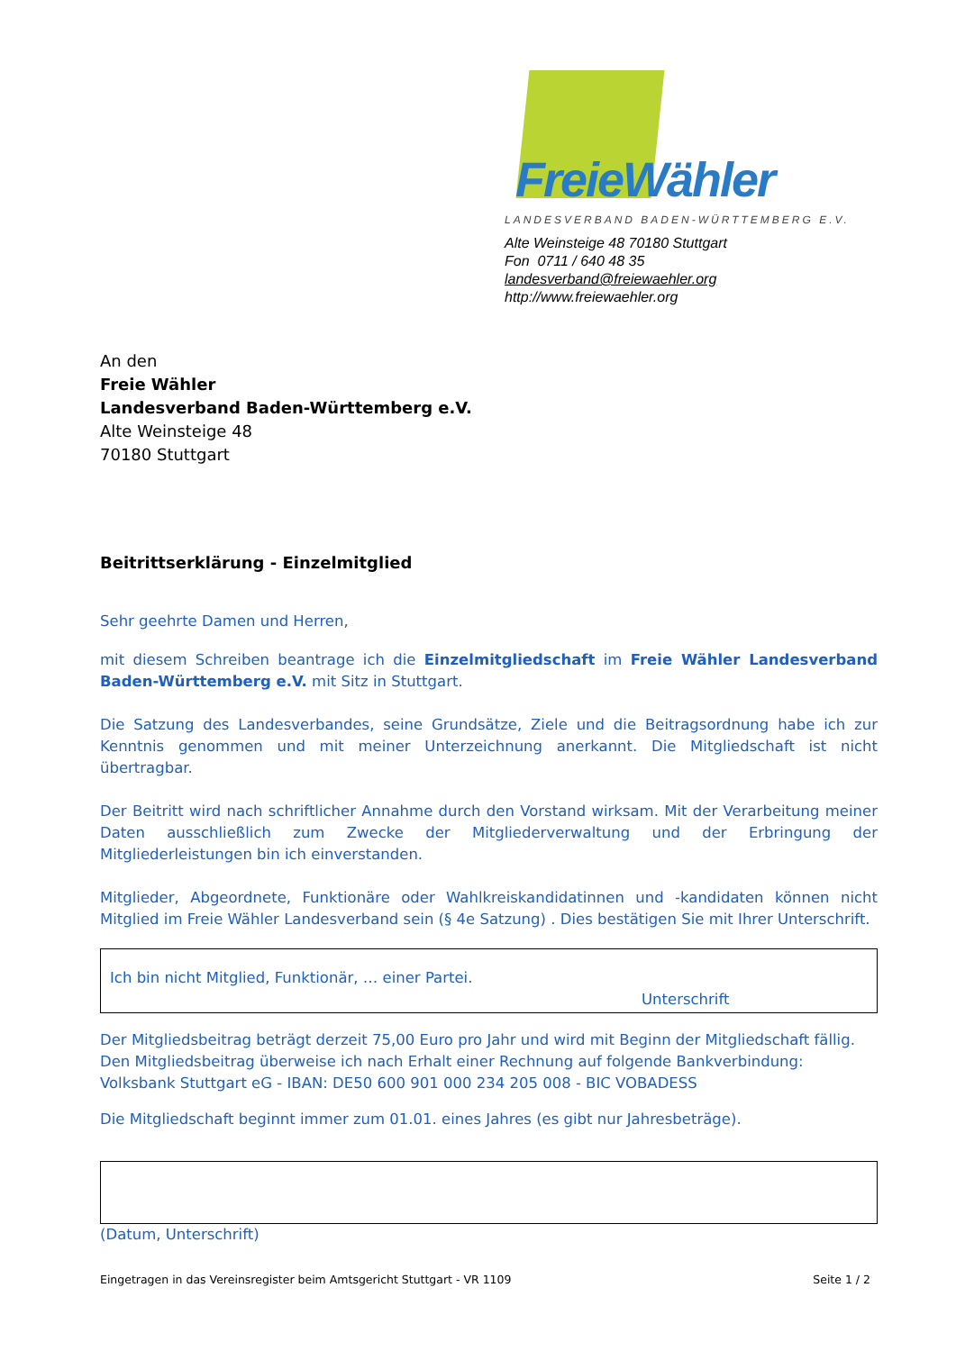FreieWähler
LANDESVERBAND BADEN-WÜRTTEMBERG E.V.
Alte Weinsteige 48 70180 Stuttgart
Fon 0711 / 640 48 35
landesverband@freiewaehler.org
http://www.freiewaehler.org
An den
Freie Wähler
Landesverband Baden-Württemberg e.V.
Alte Weinsteige 48
70180 Stuttgart
Beitrittserklärung - Einzelmitglied
Sehr geehrte Damen und Herren,
mit diesem Schreiben beantrage ich die Einzelmitgliedschaft im Freie Wähler Landesverband Baden-Württemberg e.V. mit Sitz in Stuttgart.
Die Satzung des Landesverbandes, seine Grundsätze, Ziele und die Beitragsordnung habe ich zur Kenntnis genommen und mit meiner Unterzeichnung anerkannt. Die Mitgliedschaft ist nicht übertragbar.
Der Beitritt wird nach schriftlicher Annahme durch den Vorstand wirksam. Mit der Verarbeitung meiner Daten ausschließlich zum Zwecke der Mitgliederverwaltung und der Erbringung der Mitgliederleistungen bin ich einverstanden.
Mitglieder, Abgeordnete, Funktionäre oder Wahlkreiskandidatinnen und -kandidaten können nicht Mitglied im Freie Wähler Landesverband sein (§ 4e Satzung) . Dies bestätigen Sie mit Ihrer Unterschrift.
Ich bin nicht Mitglied, Funktionär, … einer Partei.
Unterschrift
Der Mitgliedsbeitrag beträgt derzeit 75,00 Euro pro Jahr und wird mit Beginn der Mitgliedschaft fällig.
Den Mitgliedsbeitrag überweise ich nach Erhalt einer Rechnung auf folgende Bankverbindung:
Volksbank Stuttgart eG - IBAN: DE50 600 901 000 234 205 008 - BIC VOBADESS
Die Mitgliedschaft beginnt immer zum 01.01. eines Jahres (es gibt nur Jahresbeträge).
(Datum, Unterschrift)
Eingetragen in das Vereinsregister beim Amtsgericht Stuttgart - VR 1109 Seite 1 / 2